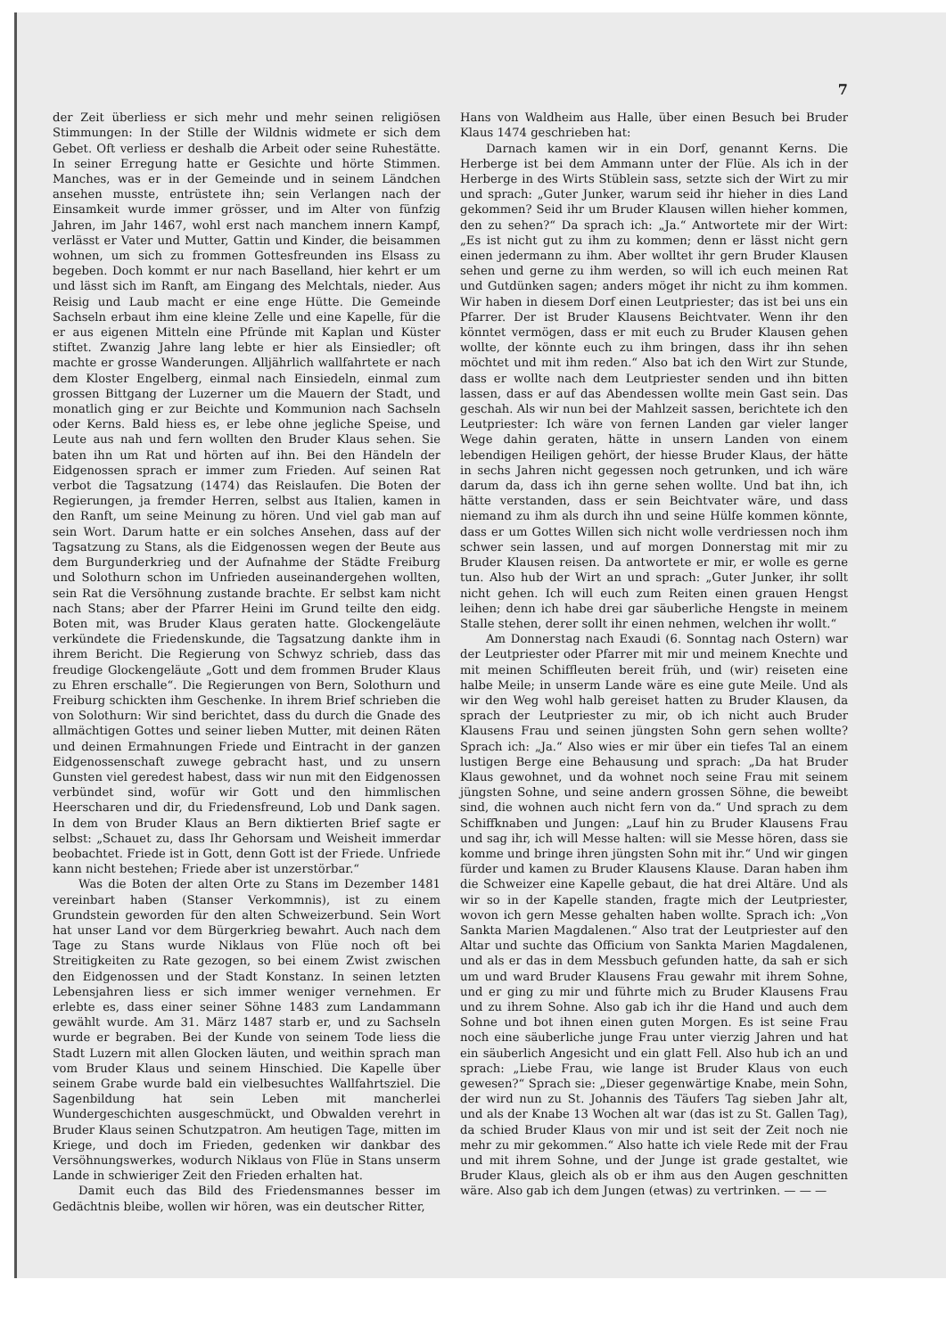7
der Zeit überliess er sich mehr und mehr seinen religiösen Stimmungen: In der Stille der Wildnis widmete er sich dem Gebet. Oft verliess er deshalb die Arbeit oder seine Ruhestätte. In seiner Erregung hatte er Gesichte und hörte Stimmen. Manches, was er in der Gemeinde und in seinem Ländchen ansehen musste, entrüstete ihn; sein Verlangen nach der Einsamkeit wurde immer grösser, und im Alter von fünfzig Jahren, im Jahr 1467, wohl erst nach manchem innern Kampf, verlässt er Vater und Mutter, Gattin und Kinder, die beisammen wohnen, um sich zu frommen Gottesfreunden ins Elsass zu begeben. Doch kommt er nur nach Baselland, hier kehrt er um und lässt sich im Ranft, am Eingang des Melchtals, nieder. Aus Reisig und Laub macht er eine enge Hütte. Die Gemeinde Sachseln erbaut ihm eine kleine Zelle und eine Kapelle, für die er aus eigenen Mitteln eine Pfründe mit Kaplan und Küster stiftet. Zwanzig Jahre lang lebte er hier als Einsiedler; oft machte er grosse Wanderungen. Alljährlich wallfahrtete er nach dem Kloster Engelberg, einmal nach Einsiedeln, einmal zum grossen Bittgang der Luzerner um die Mauern der Stadt, und monatlich ging er zur Beichte und Kommunion nach Sachseln oder Kerns. Bald hiess es, er lebe ohne jegliche Speise, und Leute aus nah und fern wollten den Bruder Klaus sehen. Sie baten ihn um Rat und hörten auf ihn. Bei den Händeln der Eidgenossen sprach er immer zum Frieden. Auf seinen Rat verbot die Tagsatzung (1474) das Reislaufen. Die Boten der Regierungen, ja fremder Herren, selbst aus Italien, kamen in den Ranft, um seine Meinung zu hören. Und viel gab man auf sein Wort. Darum hatte er ein solches Ansehen, dass auf der Tagsatzung zu Stans, als die Eidgenossen wegen der Beute aus dem Burgunderkrieg und der Aufnahme der Städte Freiburg und Solothurn schon im Unfrieden auseinandergehen wollten, sein Rat die Versöhnung zustande brachte. Er selbst kam nicht nach Stans; aber der Pfarrer Heini im Grund teilte den eidg. Boten mit, was Bruder Klaus geraten hatte. Glockengeläute verkündete die Friedenskunde, die Tagsatzung dankte ihm in ihrem Bericht. Die Regierung von Schwyz schrieb, dass das freudige Glockengeläute „Gott und dem frommen Bruder Klaus zu Ehren erschalle“. Die Regierungen von Bern, Solothurn und Freiburg schickten ihm Geschenke. In ihrem Brief schrieben die von Solothurn: Wir sind berichtet, dass du durch die Gnade des allmächtigen Gottes und seiner lieben Mutter, mit deinen Räten und deinen Ermahnungen Friede und Eintracht in der ganzen Eidgenossenschaft zuwege gebracht hast, und zu unsern Gunsten viel geredest habest, dass wir nun mit den Eidgenossen verbündet sind, wofür wir Gott und den himmlischen Heerscharen und dir, du Friedensfreund, Lob und Dank sagen. In dem von Bruder Klaus an Bern diktierten Brief sagte er selbst: „Schauet zu, dass Ihr Gehorsam und Weisheit immerdar beobachtet. Friede ist in Gott, denn Gott ist der Friede. Unfriede kann nicht bestehen; Friede aber ist unzerstörbar.“
Was die Boten der alten Orte zu Stans im Dezember 1481 vereinbart haben (Stanser Verkommnis), ist zu einem Grundstein geworden für den alten Schweizerbund. Sein Wort hat unser Land vor dem Bürgerkrieg bewahrt. Auch nach dem Tage zu Stans wurde Niklaus von Flüe noch oft bei Streitigkeiten zu Rate gezogen, so bei einem Zwist zwischen den Eidgenossen und der Stadt Konstanz. In seinen letzten Lebensjahren liess er sich immer weniger vernehmen. Er erlebte es, dass einer seiner Söhne 1483 zum Landammann gewählt wurde. Am 31. März 1487 starb er, und zu Sachseln wurde er begraben. Bei der Kunde von seinem Tode liess die Stadt Luzern mit allen Glocken läuten, und weithin sprach man vom Bruder Klaus und seinem Hinschied. Die Kapelle über seinem Grabe wurde bald ein vielbesuchtes Wallfahrtsziel. Die Sagenbildung hat sein Leben mit mancherlei Wundergeschichten ausgeschmückt, und Obwalden verehrt in Bruder Klaus seinen Schutzpatron. Am heutigen Tage, mitten im Kriege, und doch im Frieden, gedenken wir dankbar des Versöhnungswerkes, wodurch Niklaus von Flüe in Stans unserm Lande in schwieriger Zeit den Frieden erhalten hat.
Damit euch das Bild des Friedensmannes besser im Gedächtnis bleibe, wollen wir hören, was ein deutscher Ritter,
Hans von Waldheim aus Halle, über einen Besuch bei Bruder Klaus 1474 geschrieben hat:
Darnach kamen wir in ein Dorf, genannt Kerns. Die Herberge ist bei dem Ammann unter der Flüe. Als ich in der Herberge in des Wirts Stüblein sass, setzte sich der Wirt zu mir und sprach: „Guter Junker, warum seid ihr hieher in dies Land gekommen? Seid ihr um Bruder Klausen willen hieher kommen, den zu sehen?“ Da sprach ich: „Ja.“ Antwortete mir der Wirt: „Es ist nicht gut zu ihm zu kommen; denn er lässt nicht gern einen jedermann zu ihm. Aber wolltet ihr gern Bruder Klausen sehen und gerne zu ihm werden, so will ich euch meinen Rat und Gutdünken sagen; anders möget ihr nicht zu ihm kommen. Wir haben in diesem Dorf einen Leutpriester; das ist bei uns ein Pfarrer. Der ist Bruder Klausens Beichtvater. Wenn ihr den könntet vermögen, dass er mit euch zu Bruder Klausen gehen wollte, der könnte euch zu ihm bringen, dass ihr ihn sehen möchtet und mit ihm reden.“ Also bat ich den Wirt zur Stunde, dass er wollte nach dem Leutpriester senden und ihn bitten lassen, dass er auf das Abendessen wollte mein Gast sein. Das geschah. Als wir nun bei der Mahlzeit sassen, berichtete ich den Leutpriester: Ich wäre von fernen Landen gar vieler langer Wege dahin geraten, hätte in unsern Landen von einem lebendigen Heiligen gehört, der hiesse Bruder Klaus, der hätte in sechs Jahren nicht gegessen noch getrunken, und ich wäre darum da, dass ich ihn gerne sehen wollte. Und bat ihn, ich hätte verstanden, dass er sein Beichtvater wäre, und dass niemand zu ihm als durch ihn und seine Hülfe kommen könnte, dass er um Gottes Willen sich nicht wolle verdriessen noch ihm schwer sein lassen, und auf morgen Donnerstag mit mir zu Bruder Klausen reisen. Da antwortete er mir, er wolle es gerne tun. Also hub der Wirt an und sprach: „Guter Junker, ihr sollt nicht gehen. Ich will euch zum Reiten einen grauen Hengst leihen; denn ich habe drei gar säuberliche Hengste in meinem Stalle stehen, derer sollt ihr einen nehmen, welchen ihr wollt.“
Am Donnerstag nach Exaudi (6. Sonntag nach Ostern) war der Leutpriester oder Pfarrer mit mir und meinem Knechte und mit meinen Schiffleuten bereit früh, und (wir) reiseten eine halbe Meile; in unserm Lande wäre es eine gute Meile. Und als wir den Weg wohl halb gereiset hatten zu Bruder Klausen, da sprach der Leutpriester zu mir, ob ich nicht auch Bruder Klausens Frau und seinen jüngsten Sohn gern sehen wollte? Sprach ich: „Ja.“ Also wies er mir über ein tiefes Tal an einem lustigen Berge eine Behausung und sprach: „Da hat Bruder Klaus gewohnet, und da wohnet noch seine Frau mit seinem jüngsten Sohne, und seine andern grossen Söhne, die beweibt sind, die wohnen auch nicht fern von da.“ Und sprach zu dem Schiffknaben und Jungen: „Lauf hin zu Bruder Klausens Frau und sag ihr, ich will Messe halten: will sie Messe hören, dass sie komme und bringe ihren jüngsten Sohn mit ihr.“ Und wir gingen fürder und kamen zu Bruder Klausens Klause. Daran haben ihm die Schweizer eine Kapelle gebaut, die hat drei Altäre. Und als wir so in der Kapelle standen, fragte mich der Leutpriester, wovon ich gern Messe gehalten haben wollte. Sprach ich: „Von Sankta Marien Magdalenen.“ Also trat der Leutpriester auf den Altar und suchte das Officium von Sankta Marien Magdalenen, und als er das in dem Messbuch gefunden hatte, da sah er sich um und ward Bruder Klausens Frau gewahr mit ihrem Sohne, und er ging zu mir und führte mich zu Bruder Klausens Frau und zu ihrem Sohne. Also gab ich ihr die Hand und auch dem Sohne und bot ihnen einen guten Morgen. Es ist seine Frau noch eine säuberliche junge Frau unter vierzig Jahren und hat ein säuberlich Angesicht und ein glatt Fell. Also hub ich an und sprach: „Liebe Frau, wie lange ist Bruder Klaus von euch gewesen?“ Sprach sie: „Dieser gegenwärtige Knabe, mein Sohn, der wird nun zu St. Johannis des Täufers Tag sieben Jahr alt, und als der Knabe 13 Wochen alt war (das ist zu St. Gallen Tag), da schied Bruder Klaus von mir und ist seit der Zeit noch nie mehr zu mir gekommen.“ Also hatte ich viele Rede mit der Frau und mit ihrem Sohne, und der Junge ist grade gestaltet, wie Bruder Klaus, gleich als ob er ihm aus den Augen geschnitten wäre. Also gab ich dem Jungen (etwas) zu vertrinken. — — —